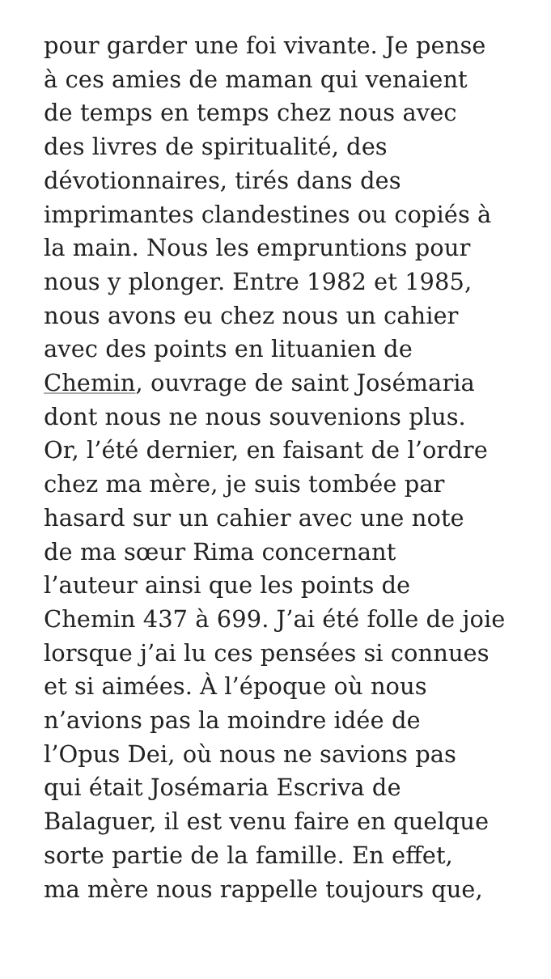pour garder une foi vivante. Je pense
à ces amies de maman qui venaient
de temps en temps chez nous avec
des livres de spiritualité, des
dévotionnaires, tirés dans des
imprimantes clandestines ou copiés à
la main. Nous les empruntions pour
nous y plonger. Entre 1982 et 1985,
nous avons eu chez nous un cahier
avec des points en lituanien de
Chemin, ouvrage de saint Josémaria
dont nous ne nous souvenions plus.
Or, l’été dernier, en faisant de l’ordre
chez ma mère, je suis tombée par
hasard sur un cahier avec une note
de ma sœur Rima concernant
l’auteur ainsi que les points de
Chemin 437 à 699. J’ai été folle de joie
lorsque j’ai lu ces pensées si connues
et si aimées. À l’époque où nous
n’avions pas la moindre idée de
l’Opus Dei, où nous ne savions pas
qui était Josémaria Escriva de
Balaguer, il est venu faire en quelque
sorte partie de la famille. En effet,
ma mère nous rappelle toujours que,